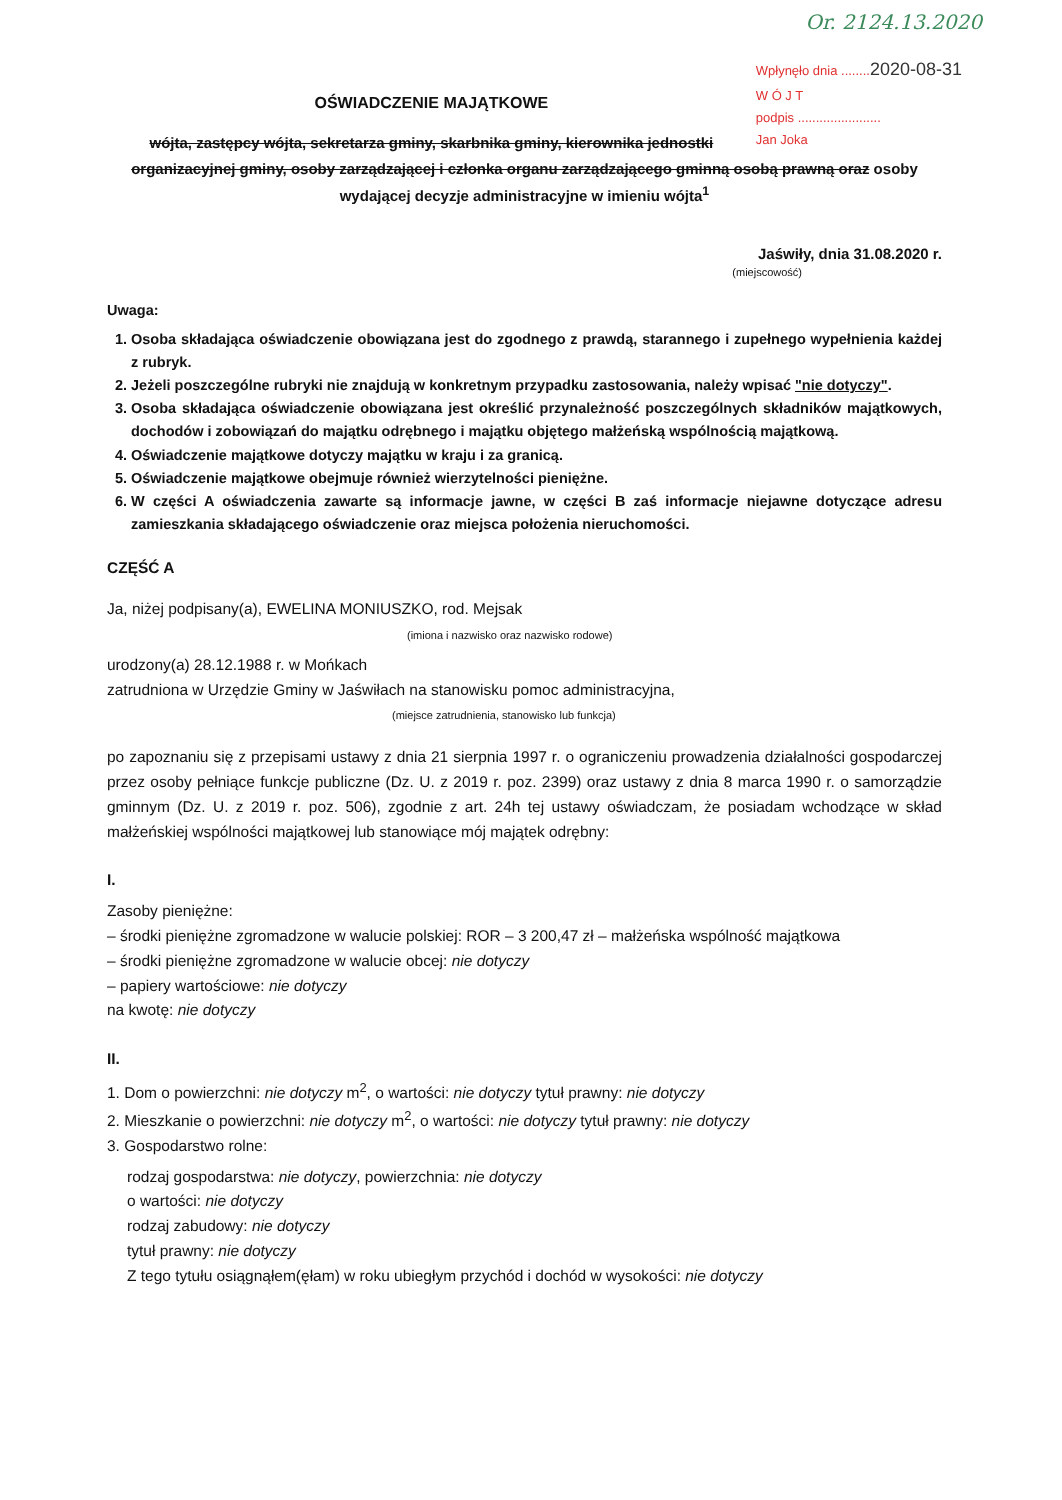Or. 2124.13.2020
Wpłynęło dnia ........2020-08-31
W Ó J T
podpis .......................
Jan Joka
OŚWIADCZENIE MAJĄTKOWE
wójta, zastępcy wójta, sekretarza gminy, skarbnika gminy, kierownika jednostki organizacyjnej gminy, osoby zarządzającej i członka organu zarządzającego gminną osobą prawną oraz osoby wydającej decyzje administracyjne w imieniu wójta<sup>1</sup>
Jaświły, dnia 31.08.2020 r.
(miejscowość)
Uwaga:
1. Osoba składająca oświadczenie obowiązana jest do zgodnego z prawdą, starannego i zupełnego wypełnienia każdej z rubryk.
2. Jeżeli poszczególne rubryki nie znajdują w konkretnym przypadku zastosowania, należy wpisać "nie dotyczy".
3. Osoba składająca oświadczenie obowiązana jest określić przynależność poszczególnych składników majątkowych, dochodów i zobowiązań do majątku odrębnego i majątku objętego małżeńską wspólnością majątkową.
4. Oświadczenie majątkowe dotyczy majątku w kraju i za granicą.
5. Oświadczenie majątkowe obejmuje również wierzytelności pieniężne.
6. W części A oświadczenia zawarte są informacje jawne, w części B zaś informacje niejawne dotyczące adresu zamieszkania składającego oświadczenie oraz miejsca położenia nieruchomości.
CZĘŚĆ A
Ja, niżej podpisany(a), EWELINA MONIUSZKO, rod. Mejsak
(imiona i nazwisko oraz nazwisko rodowe)
urodzony(a) 28.12.1988 r. w Mońkach
zatrudniona w Urzędzie Gminy w Jaświłach na stanowisku pomoc administracyjna,
(miejsce zatrudnienia, stanowisko lub funkcja)
po zapoznaniu się z przepisami ustawy z dnia 21 sierpnia 1997 r. o ograniczeniu prowadzenia działalności gospodarczej przez osoby pełniące funkcje publiczne (Dz. U. z 2019 r. poz. 2399) oraz ustawy z dnia 8 marca 1990 r. o samorządzie gminnym (Dz. U. z 2019 r. poz. 506), zgodnie z art. 24h tej ustawy oświadczam, że posiadam wchodzące w skład małżeńskiej wspólności majątkowej lub stanowiące mój majątek odrębny:
I.
Zasoby pieniężne:
– środki pieniężne zgromadzone w walucie polskiej: ROR – 3 200,47 zł – małżeńska wspólność majątkowa
– środki pieniężne zgromadzone w walucie obcej: nie dotyczy
– papiery wartościowe: nie dotyczy
na kwotę: nie dotyczy
II.
1. Dom o powierzchni: nie dotyczy m<sup>2</sup>, o wartości: nie dotyczy tytuł prawny: nie dotyczy
2. Mieszkanie o powierzchni: nie dotyczy m<sup>2</sup>, o wartości: nie dotyczy tytuł prawny: nie dotyczy
3. Gospodarstwo rolne:
rodzaj gospodarstwa: nie dotyczy, powierzchnia: nie dotyczy
o wartości: nie dotyczy
rodzaj zabudowy: nie dotyczy
tytuł prawny: nie dotyczy
Z tego tytułu osiągnąłem(ęłam) w roku ubiegłym przychód i dochód w wysokości: nie dotyczy